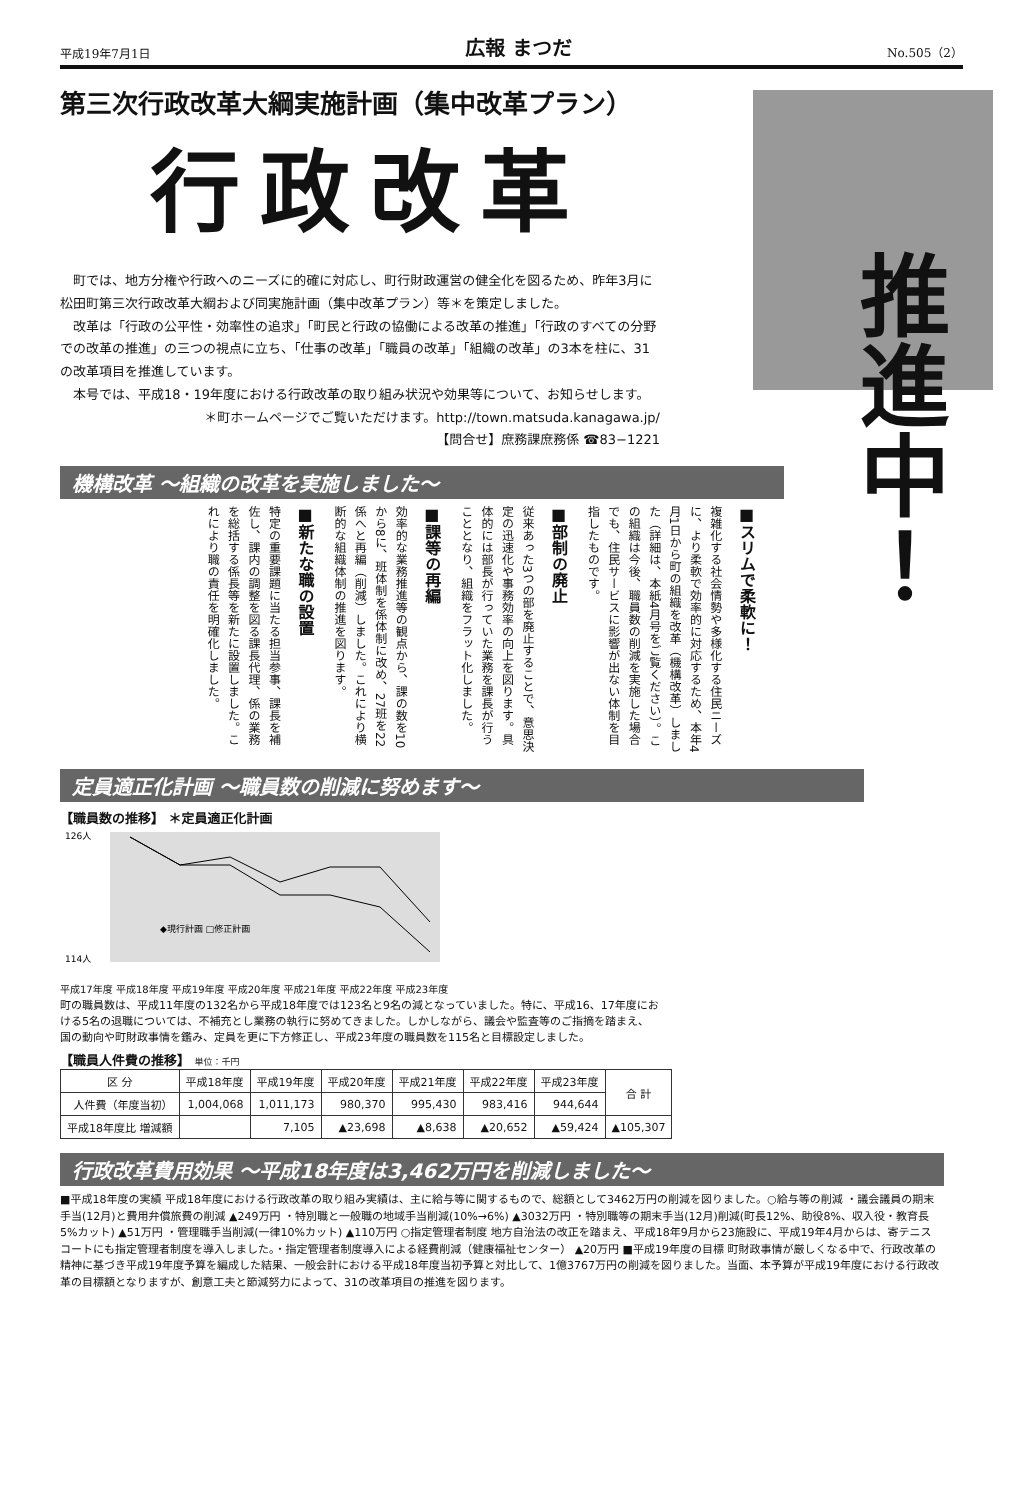平成19年7月1日 広報 まつだ No.505（2）
第三次行政改革大綱実施計画（集中改革プラン）
行政改革
推進中！
町では、地方分権や行政へのニーズに的確に対応し、町行財政運営の健全化を図るため、昨年3月に松田町第三次行政改革大綱および同実施計画（集中改革プラン）等＊を策定しました。
改革は「行政の公平性・効率性の追求」「町民と行政の協働による改革の推進」「行政のすべての分野での改革の推進」の三つの視点に立ち、「仕事の改革」「職員の改革」「組織の改革」の3本を柱に、31の改革項目を推進しています。
本号では、平成18・19年度における行政改革の取り組み状況や効果等について、お知らせします。
＊町ホームページでご覧いただけます。http://town.matsuda.kanagawa.jp/
【問合せ】庶務課庶務係 ☎83−1221
機構改革 ～組織の改革を実施しました～
■スリムで柔軟に！
複雑化する社会情勢や多様化する住民ニーズに、より柔軟で効率的に対応するため、本年4月1日から町の組織を改革（機構改革）しました（詳細は、本紙4月号をご覧ください）。この組織は今後、職員数の削減を実施した場合でも、住民サービスに影響が出ない体制を目指したものです。
■部制の廃止
従来あった3つの部を廃止することで、意思決定の迅速化や事務効率の向上を図ります。具体的には部長が行っていた業務を課長が行うこととなり、組織をフラット化しました。
■課等の再編
効率的な業務推進等の観点から、課の数を10から8に、班体制を係体制に改め、27班を22係へと再編（削減）しました。これにより横断的な組織体制の推進を図ります。
■新たな職の設置
特定の重要課題に当たる担当参事、課長を補佐し、課内の調整を図る課長代理、係の業務を総括する係長等を新たに設置しました。これにより職の責任を明確化しました。
定員適正化計画 ～職員数の削減に努めます～
【職員数の推移】 ＊定員適正化計画
126人
114人
◆現行計画 □修正計画
平成17年度 平成18年度 平成19年度 平成20年度 平成21年度 平成22年度 平成23年度
町の職員数は、平成11年度の132名から平成18年度では123名と9名の減となっていました。特に、平成16、17年度における5名の退職については、不補充とし業務の執行に努めてきました。しかしながら、議会や監査等のご指摘を踏まえ、国の動向や町財政事情を鑑み、定員を更に下方修正し、平成23年度の職員数を115名と目標設定しました。
【職員人件費の推移】 単位：千円
| 区 分 | 平成18年度 | 平成19年度 | 平成20年度 | 平成21年度 | 平成22年度 | 平成23年度 | 合 計 |
| --- | --- | --- | --- | --- | --- | --- | --- |
| 人件費（年度当初） | 1,004,068 | 1,011,173 | 980,370 | 995,430 | 983,416 | 944,644 | |
| 平成18年度比 増減額 | | 7,105 | ▲23,698 | ▲8,638 | ▲20,652 | ▲59,424 | ▲105,307 |
行政改革費用効果 ～平成18年度は3,462万円を削減しました～
■平成18年度の実績 平成18年度における行政改革の取り組み実績は、主に給与等に関するもので、総額として3462万円の削減を図りました。○給与等の削減 ・議会議員の期末手当(12月)と費用弁償旅費の削減 ▲249万円 ・特別職と一般職の地域手当削減(10%→6%) ▲3032万円 ・特別職等の期末手当(12月)削減(町長12%、助役8%、収入役・教育長5%カット) ▲51万円 ・管理職手当削減(一律10%カット) ▲110万円 ○指定管理者制度 地方自治法の改正を踏まえ、平成18年9月から23施設に、平成19年4月からは、寄テニスコートにも指定管理者制度を導入しました。・指定管理者制度導入による経費削減（健康福祉センター） ▲20万円 ■平成19年度の目標 町財政事情が厳しくなる中で、行政改革の精神に基づき平成19年度予算を編成した結果、一般会計における平成18年度当初予算と対比して、1億3767万円の削減を図りました。当面、本予算が平成19年度における行政改革の目標額となりますが、創意工夫と節減努力によって、31の改革項目の推進を図ります。